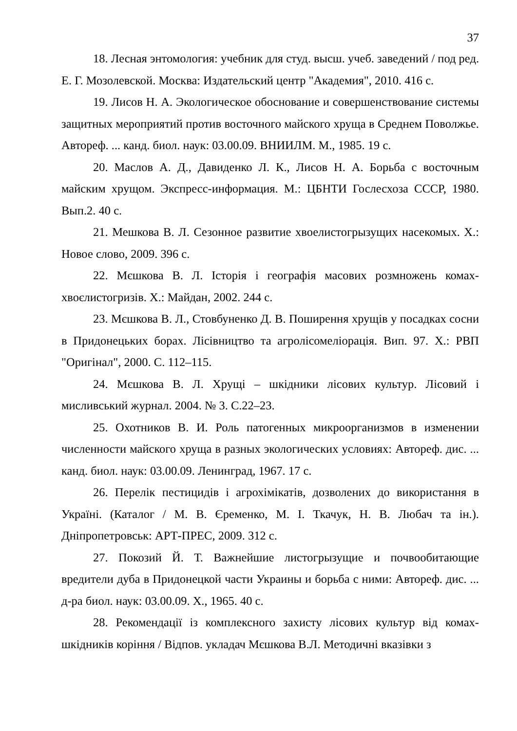37
18. Лесная энтомология: учебник для студ. высш. учеб. заведений / под ред. Е. Г. Мозолевской. Москва: Издательский центр "Академия", 2010. 416 с.
19. Лисов Н. А. Экологическое обоснование и совершенствование системы защитных мероприятий против восточного майского хруща в Среднем Поволжье. Автореф. ... канд. биол. наук: 03.00.09. ВНИИЛМ. М., 1985. 19 с.
20. Маслов А. Д., Давиденко Л. К., Лисов Н. А. Борьба с восточным майским хрущом. Экспресс-информация. М.: ЦБНТИ Гослесхоза СССР, 1980. Вып.2. 40 с.
21. Мешкова В. Л. Сезонное развитие хвоелистогрызущих насекомых. Х.: Новое слово, 2009. 396 с.
22. Мєшкова В. Л. Історія і географія масових розмножень комах-хвоєлистогризів. Х.: Майдан, 2002. 244 с.
23. Мєшкова В. Л., Стовбуненко Д. В. Поширення хрущів у посадках сосни в Придонецьких борах. Лісівництво та агролісомеліорація. Вип. 97. Х.: РВП "Оригінал", 2000. С. 112–115.
24. Мєшкова В. Л. Хрущі – шкідники лісових культур. Лісовий і мисливський журнал. 2004. № 3. С.22–23.
25. Охотников В. И. Роль патогенных микроорганизмов в изменении численности майского хруща в разных экологических условиях: Автореф. дис. ... канд. биол. наук: 03.00.09. Ленинград, 1967. 17 с.
26. Перелік пестицидів і агрохімікатів, дозволених до використання в Україні. (Каталог / М. В. Єременко, М. І. Ткачук, Н. В. Любач та ін.). Дніпропетровськ: АРТ-ПРЕС, 2009. 312 с.
27. Покозий Й. Т. Важнейшие листогрызущие и почвообитающие вредители дуба в Придонецкой части Украины и борьба с ними: Автореф. дис. ... д-ра биол. наук: 03.00.09. Х., 1965. 40 с.
28. Рекомендації із комплексного захисту лісових культур від комах-шкідників коріння / Відпов. укладач Мєшкова В.Л. Методичні вказівки з